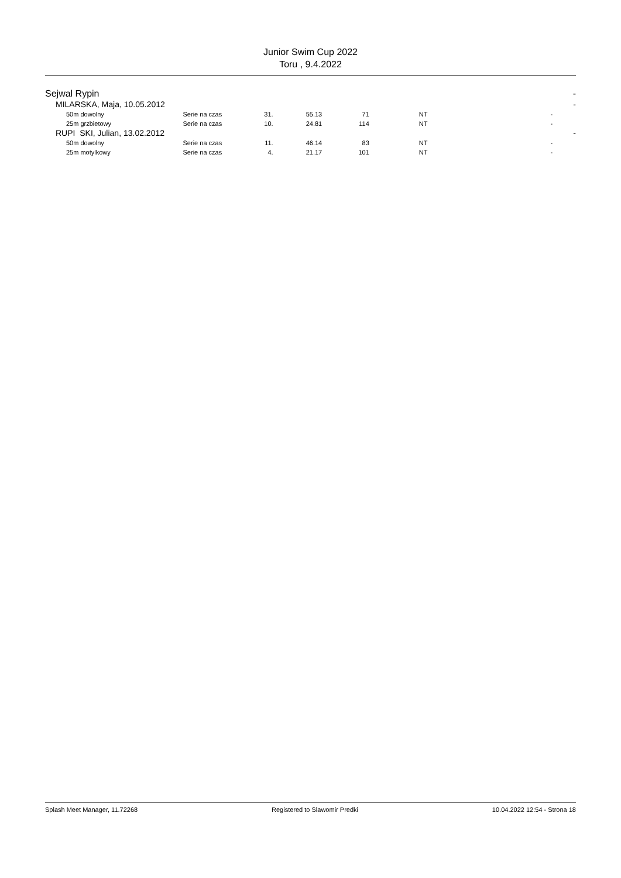Junior Swim Cup 2022
Toru , 9.4.2022
| Sejwal Rypin | | | | | | | | - |
| MILARSKA, Maja, 10.05.2012 | | | | | | | | - |
| 50m dowolny | Serie na czas | 31. | 55.13 | 71 | NT | | - | |
| 25m grzbietowy | Serie na czas | 10. | 24.81 | 114 | NT | | - | |
| RUPI SKI, Julian, 13.02.2012 | | | | | | | | - |
| 50m dowolny | Serie na czas | 11. | 46.14 | 83 | NT | | - | |
| 25m motylkowy | Serie na czas | 4. | 21.17 | 101 | NT | | - | |
Splash Meet Manager, 11.72268 Registered to Slawomir Predki 10.04.2022 12:54 - Strona 18